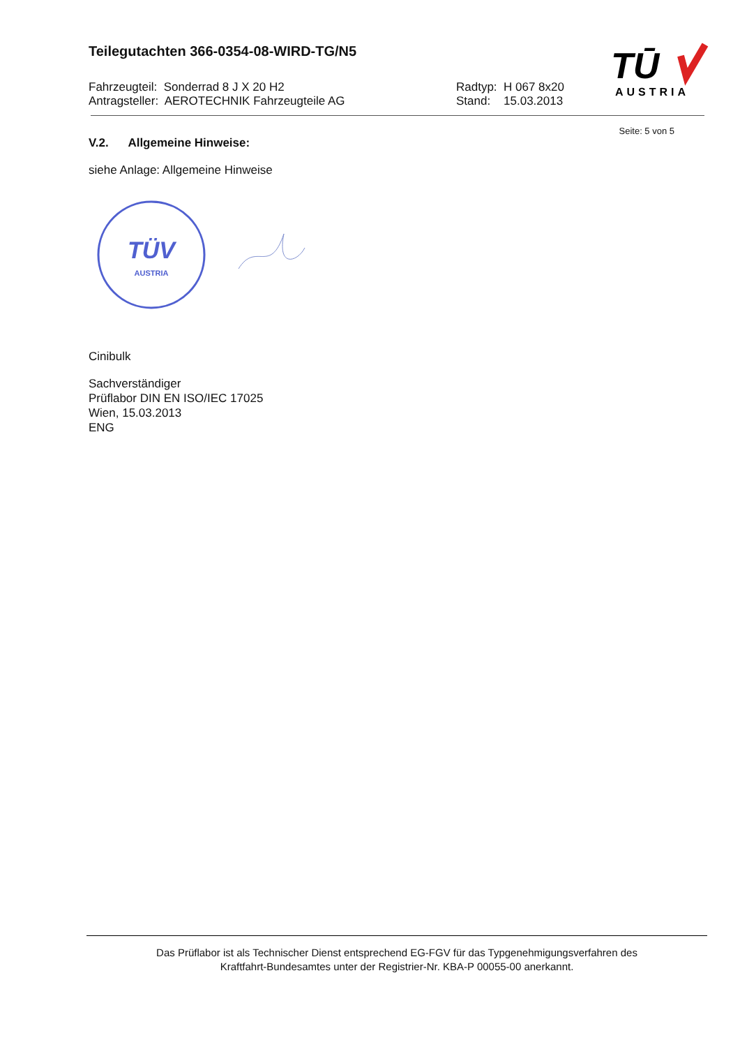TŪ
AUSTRIA
Teilegutachten 366-0354-08-WIRD-TG/N5
Fahrzeugteil: Sonderrad 8 J X 20 H2
Antragsteller: AEROTECHNIK Fahrzeugteile AG
Radtyp: H 067 8x20
Stand: 15.03.2013
Seite: 5 von 5
V.2. Allgemeine Hinweise:
siehe Anlage: Allgemeine Hinweise
TÜV
AUSTRIA
Cinibulk
Sachverständiger
Prüflabor DIN EN ISO/IEC 17025
Wien, 15.03.2013
ENG
Das Prüflabor ist als Technischer Dienst entsprechend EG-FGV für das Typgenehmigungsverfahren des
Kraftfahrt-Bundesamtes unter der Registrier-Nr. KBA-P 00055-00 anerkannt.